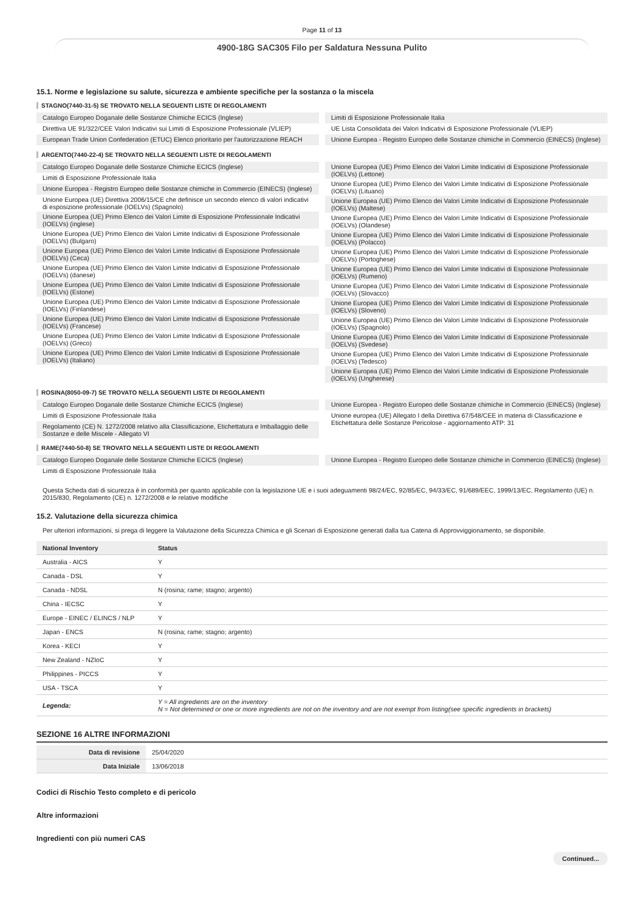Page 11 of 13
4900-18G SAC305 Filo per Saldatura Nessuna Pulito
15.1. Norme e legislazione su salute, sicurezza e ambiente specifiche per la sostanza o la miscela
STAGNO(7440-31-5) SE TROVATO NELLA SEGUENTI LISTE DI REGOLAMENTI
Catalogo Europeo Doganale delle Sostanze Chimiche ECICS (Inglese)
Direttiva UE 91/322/CEE Valori Indicativi sui Limiti di Esposizione Professionale (VLIEP)
European Trade Union Confederation (ETUC) Elenco prioritario per l'autorizzazione REACH
Limiti di Esposizione Professionale Italia
UE Lista Consolidata dei Valori Indicativi di Esposizione Professionale (VLIEP)
Unione Europea - Registro Europeo delle Sostanze chimiche in Commercio (EINECS) (Inglese)
ARGENTO(7440-22-4) SE TROVATO NELLA SEGUENTI LISTE DI REGOLAMENTI
Catalogo Europeo Doganale delle Sostanze Chimiche ECICS (Inglese)
Limiti di Esposizione Professionale Italia
Unione Europea - Registro Europeo delle Sostanze chimiche in Commercio (EINECS) (Inglese)
Unione Europea (UE) Direttiva 2006/15/CE che definisce un secondo elenco di valori indicativi di esposizione professionale (IOELVs) (Spagnolo)
Unione Europea (UE) Primo Elenco dei Valori Limite di Esposizione Professionale Indicativi (IOELVs) (inglese)
Unione Europea (UE) Primo Elenco dei Valori Limite Indicativi di Esposizione Professionale (IOELVs) (Bulgaro)
Unione Europea (UE) Primo Elenco dei Valori Limite Indicativi di Esposizione Professionale (IOELVs) (Ceca)
Unione Europea (UE) Primo Elenco dei Valori Limite Indicativi di Esposizione Professionale (IOELVs) (danese)
Unione Europea (UE) Primo Elenco dei Valori Limite Indicativi di Esposizione Professionale (IOELVs) (Estone)
Unione Europea (UE) Primo Elenco dei Valori Limite Indicativi di Esposizione Professionale (IOELVs) (Finlandese)
Unione Europea (UE) Primo Elenco dei Valori Limite Indicativi di Esposizione Professionale (IOELVs) (Francese)
Unione Europea (UE) Primo Elenco dei Valori Limite Indicativi di Esposizione Professionale (IOELVs) (Greco)
Unione Europea (UE) Primo Elenco dei Valori Limite Indicativi di Esposizione Professionale (IOELVs) (Italiano)
Unione Europea (UE) Primo Elenco dei Valori Limite Indicativi di Esposizione Professionale (IOELVs) (Lettone)
Unione Europea (UE) Primo Elenco dei Valori Limite Indicativi di Esposizione Professionale (IOELVs) (Lituano)
Unione Europea (UE) Primo Elenco dei Valori Limite Indicativi di Esposizione Professionale (IOELVs) (Maltese)
Unione Europea (UE) Primo Elenco dei Valori Limite Indicativi di Esposizione Professionale (IOELVs) (Olandese)
Unione Europea (UE) Primo Elenco dei Valori Limite Indicativi di Esposizione Professionale (IOELVs) (Polacco)
Unione Europea (UE) Primo Elenco dei Valori Limite Indicativi di Esposizione Professionale (IOELVs) (Portoghese)
Unione Europea (UE) Primo Elenco dei Valori Limite Indicativi di Esposizione Professionale (IOELVs) (Rumeno)
Unione Europea (UE) Primo Elenco dei Valori Limite Indicativi di Esposizione Professionale (IOELVs) (Slovacco)
Unione Europea (UE) Primo Elenco dei Valori Limite Indicativi di Esposizione Professionale (IOELVs) (Sloveno)
Unione Europea (UE) Primo Elenco dei Valori Limite Indicativi di Esposizione Professionale (IOELVs) (Spagnolo)
Unione Europea (UE) Primo Elenco dei Valori Limite Indicativi di Esposizione Professionale (IOELVs) (Svedese)
Unione Europea (UE) Primo Elenco dei Valori Limite Indicativi di Esposizione Professionale (IOELVs) (Tedesco)
Unione Europea (UE) Primo Elenco dei Valori Limite Indicativi di Esposizione Professionale (IOELVs) (Ungherese)
ROSINA(8050-09-7) SE TROVATO NELLA SEGUENTI LISTE DI REGOLAMENTI
Catalogo Europeo Doganale delle Sostanze Chimiche ECICS (Inglese)
Limiti di Esposizione Professionale Italia
Regolamento (CE) N. 1272/2008 relativo alla Classificazione, Etichettatura e Imballaggio delle Sostanze e delle Miscele - Allegato VI
Unione Europea - Registro Europeo delle Sostanze chimiche in Commercio (EINECS) (Inglese)
Unione europea (UE) Allegato I della Direttiva 67/548/CEE in materia di Classificazione e Etichettatura delle Sostanze Pericolose - aggiornamento ATP: 31
RAME(7440-50-8) SE TROVATO NELLA SEGUENTI LISTE DI REGOLAMENTI
Catalogo Europeo Doganale delle Sostanze Chimiche ECICS (Inglese)
Limiti di Esposizione Professionale Italia
Unione Europea - Registro Europeo delle Sostanze chimiche in Commercio (EINECS) (Inglese)
Questa Scheda dati di sicurezza è in conformità per quanto applicabile con la legislazione UE e i suoi adeguamenti 98/24/EC, 92/85/EC, 94/33/EC, 91/689/EEC, 1999/13/EC, Regolamento (UE) n. 2015/830, Regolamento (CE) n. 1272/2008 e le relative modifiche
15.2. Valutazione della sicurezza chimica
Per ulteriori informazioni, si prega di leggere la Valutazione della Sicurezza Chimica e gli Scenari di Esposizione generati dalla tua Catena di Approvviggionamento, se disponibile.
| National Inventory | Status |
| --- | --- |
| Australia - AICS | Y |
| Canada - DSL | Y |
| Canada - NDSL | N (rosina; rame; stagno; argento) |
| China - IECSC | Y |
| Europe - EINEC / ELINCS / NLP | Y |
| Japan - ENCS | N (rosina; rame; stagno; argento) |
| Korea - KECI | Y |
| New Zealand - NZIoC | Y |
| Philippines - PICCS | Y |
| USA - TSCA | Y |
| Legenda: | Y = All ingredients are on the inventory N = Not determined or one or more ingredients are not on the inventory and are not exempt from listing(see specific ingredients in brackets) |
SEZIONE 16 ALTRE INFORMAZIONI
| Data di revisione | 25/04/2020 |
| Data Iniziale | 13/06/2018 |
Codici di Rischio Testo completo e di pericolo
Altre informazioni
Ingredienti con più numeri CAS
Continued...